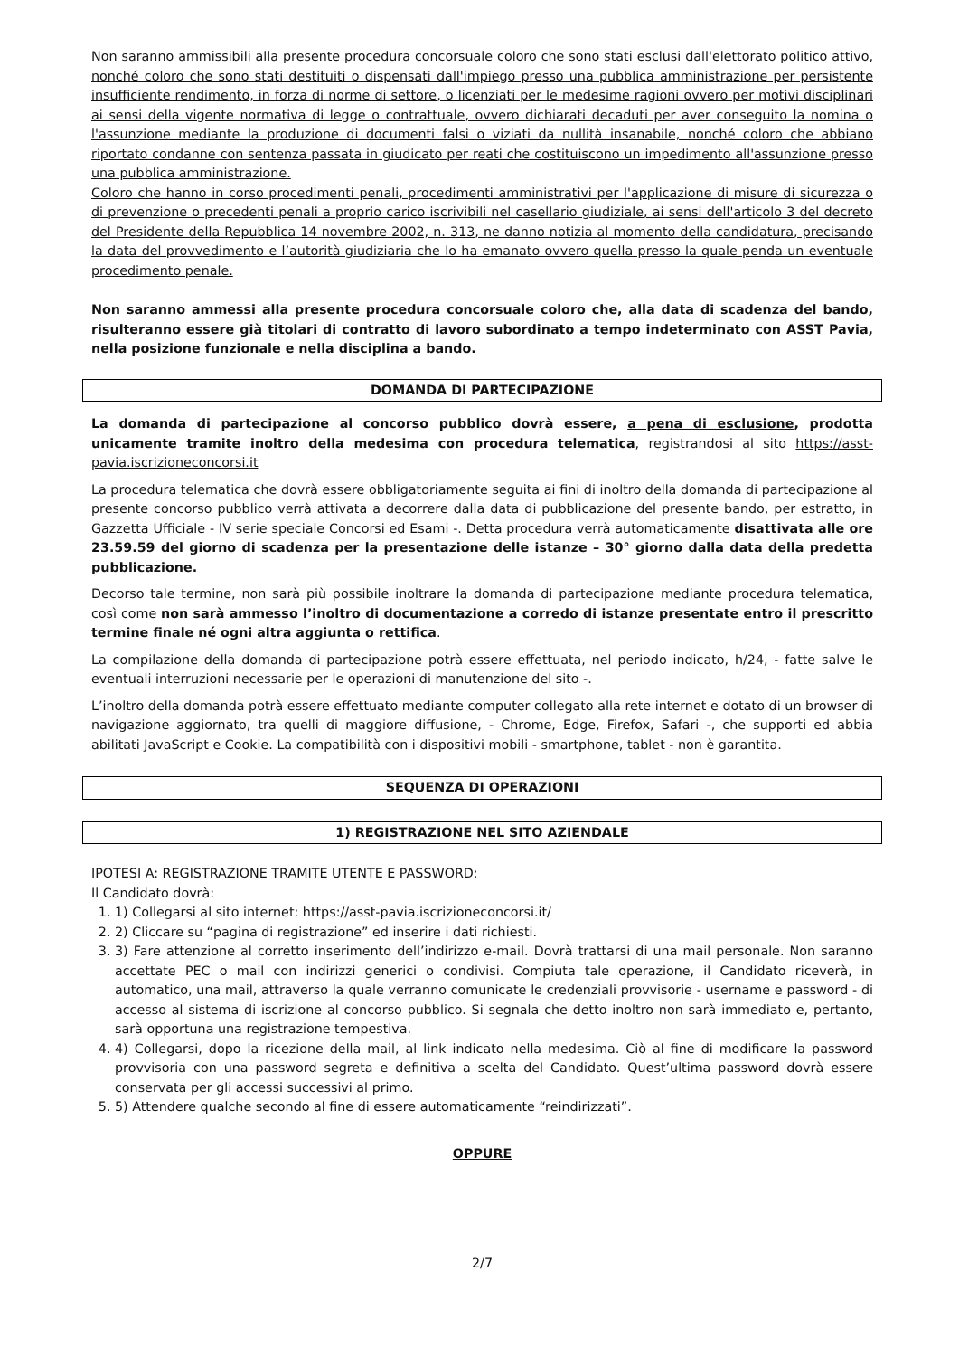Non saranno ammissibili alla presente procedura concorsuale coloro che sono stati esclusi dall'elettorato politico attivo, nonché coloro che sono stati destituiti o dispensati dall'impiego presso una pubblica amministrazione per persistente insufficiente rendimento, in forza di norme di settore, o licenziati per le medesime ragioni ovvero per motivi disciplinari ai sensi della vigente normativa di legge o contrattuale, ovvero dichiarati decaduti per aver conseguito la nomina o l'assunzione mediante la produzione di documenti falsi o viziati da nullità insanabile, nonché coloro che abbiano riportato condanne con sentenza passata in giudicato per reati che costituiscono un impedimento all'assunzione presso una pubblica amministrazione.
Coloro che hanno in corso procedimenti penali, procedimenti amministrativi per l'applicazione di misure di sicurezza o di prevenzione o precedenti penali a proprio carico iscrivibili nel casellario giudiziale, ai sensi dell'articolo 3 del decreto del Presidente della Repubblica 14 novembre 2002, n. 313, ne danno notizia al momento della candidatura, precisando la data del provvedimento e l’autorità giudiziaria che lo ha emanato ovvero quella presso la quale penda un eventuale procedimento penale.
Non saranno ammessi alla presente procedura concorsuale coloro che, alla data di scadenza del bando, risulteranno essere già titolari di contratto di lavoro subordinato a tempo indeterminato con ASST Pavia, nella posizione funzionale e nella disciplina a bando.
DOMANDA DI PARTECIPAZIONE
La domanda di partecipazione al concorso pubblico dovrà essere, a pena di esclusione, prodotta unicamente tramite inoltro della medesima con procedura telematica, registrandosi al sito https://asst-pavia.iscrizioneconcorsi.it
La procedura telematica che dovrà essere obbligatoriamente seguita ai fini di inoltro della domanda di partecipazione al presente concorso pubblico verrà attivata a decorrere dalla data di pubblicazione del presente bando, per estratto, in Gazzetta Ufficiale - IV serie speciale Concorsi ed Esami -. Detta procedura verrà automaticamente disattivata alle ore 23.59.59 del giorno di scadenza per la presentazione delle istanze – 30° giorno dalla data della predetta pubblicazione.
Decorso tale termine, non sarà più possibile inoltrare la domanda di partecipazione mediante procedura telematica, così come non sarà ammesso l’inoltro di documentazione a corredo di istanze presentate entro il prescritto termine finale né ogni altra aggiunta o rettifica.
La compilazione della domanda di partecipazione potrà essere effettuata, nel periodo indicato, h/24, - fatte salve le eventuali interruzioni necessarie per le operazioni di manutenzione del sito -.
L’inoltro della domanda potrà essere effettuato mediante computer collegato alla rete internet e dotato di un browser di navigazione aggiornato, tra quelli di maggiore diffusione, - Chrome, Edge, Firefox, Safari -, che supporti ed abbia abilitati JavaScript e Cookie. La compatibilità con i dispositivi mobili - smartphone, tablet - non è garantita.
SEQUENZA DI OPERAZIONI
1) REGISTRAZIONE NEL SITO AZIENDALE
IPOTESI A: REGISTRAZIONE TRAMITE UTENTE E PASSWORD:
Il Candidato dovrà:
1. 1) Collegarsi al sito internet: https://asst-pavia.iscrizioneconcorsi.it/
2. 2) Cliccare su “pagina di registrazione” ed inserire i dati richiesti.
3. 3) Fare attenzione al corretto inserimento dell’indirizzo e-mail. Dovrà trattarsi di una mail personale. Non saranno accettate PEC o mail con indirizzi generici o condivisi. Compiuta tale operazione, il Candidato riceverà, in automatico, una mail, attraverso la quale verranno comunicate le credenziali provvisorie - username e password - di accesso al sistema di iscrizione al concorso pubblico. Si segnala che detto inoltro non sarà immediato e, pertanto, sarà opportuna una registrazione tempestiva.
4. 4) Collegarsi, dopo la ricezione della mail, al link indicato nella medesima. Ciò al fine di modificare la password provvisoria con una password segreta e definitiva a scelta del Candidato. Quest’ultima password dovrà essere conservata per gli accessi successivi al primo.
5. 5) Attendere qualche secondo al fine di essere automaticamente “reindirizzati”.
OPPURE
2/7